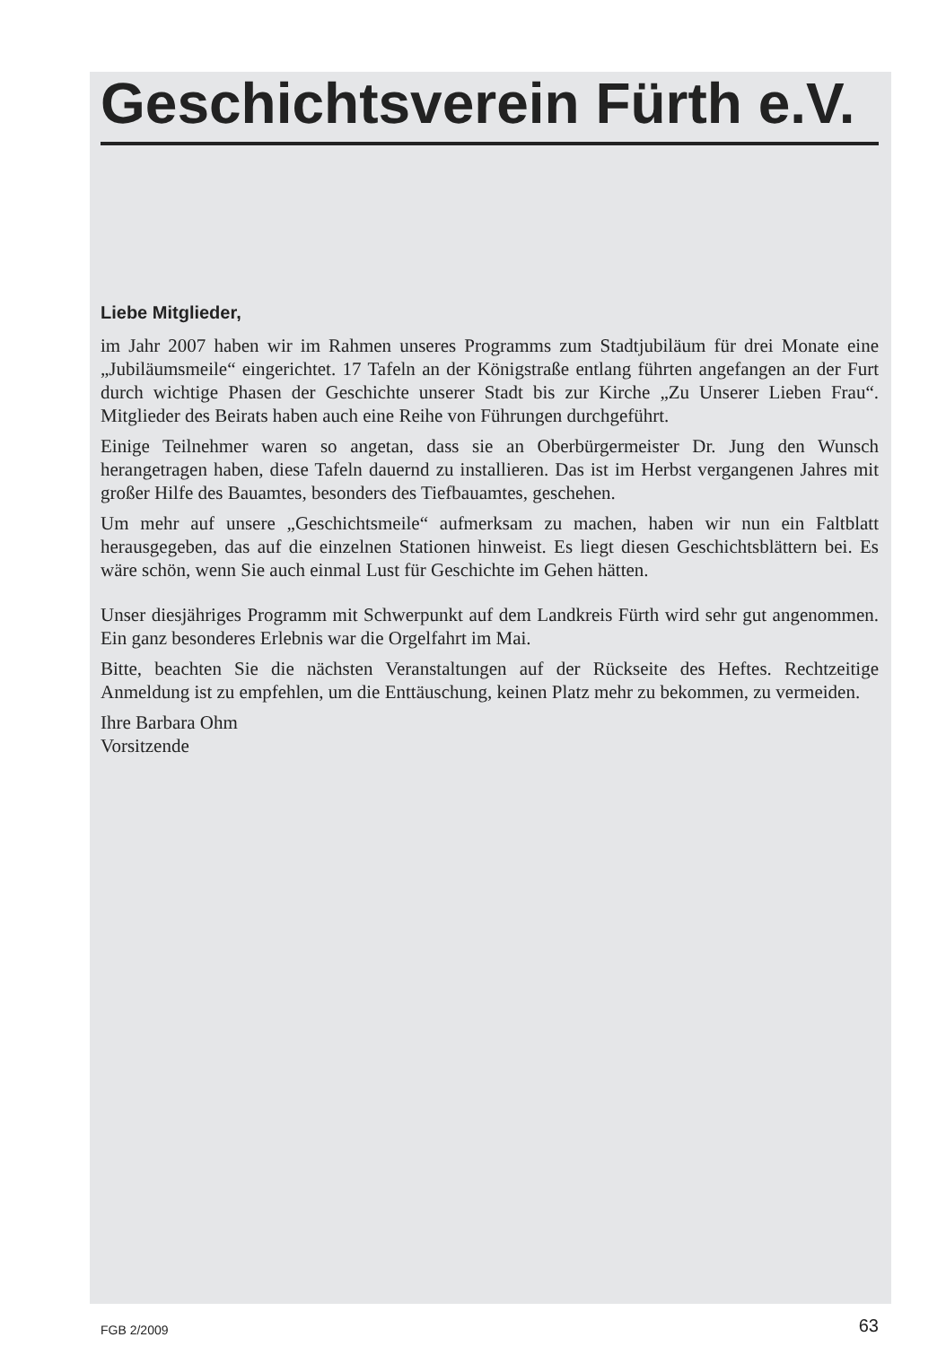Geschichtsverein Fürth e.V.
Liebe Mitglieder,
im Jahr 2007 haben wir im Rahmen unseres Programms zum Stadtjubiläum für drei Monate eine „Jubiläumsmeile“ eingerichtet. 17 Tafeln an der Königstraße entlang führten angefangen an der Furt durch wichtige Phasen der Geschichte unserer Stadt bis zur Kirche „Zu Unserer Lieben Frau“. Mitglieder des Beirats haben auch eine Reihe von Führungen durchgeführt.
Einige Teilnehmer waren so angetan, dass sie an Oberbürgermeister Dr. Jung den Wunsch herangetragen haben, diese Tafeln dauernd zu installieren. Das ist im Herbst vergangenen Jahres mit großer Hilfe des Bauamtes, besonders des Tiefbauamtes, geschehen.
Um mehr auf unsere „Geschichtsmeile“ aufmerksam zu machen, haben wir nun ein Faltblatt herausgegeben, das auf die einzelnen Stationen hinweist. Es liegt diesen Geschichtsblättern bei. Es wäre schön, wenn Sie auch einmal Lust für Geschichte im Gehen hätten.
Unser diesjähriges Programm mit Schwerpunkt auf dem Landkreis Fürth wird sehr gut angenommen. Ein ganz besonderes Erlebnis war die Orgelfahrt im Mai.
Bitte, beachten Sie die nächsten Veranstaltungen auf der Rückseite des Heftes. Rechtzeitige Anmeldung ist zu empfehlen, um die Enttäuschung, keinen Platz mehr zu bekommen, zu vermeiden.
Ihre Barbara Ohm
Vorsitzende
FGB 2/2009 63